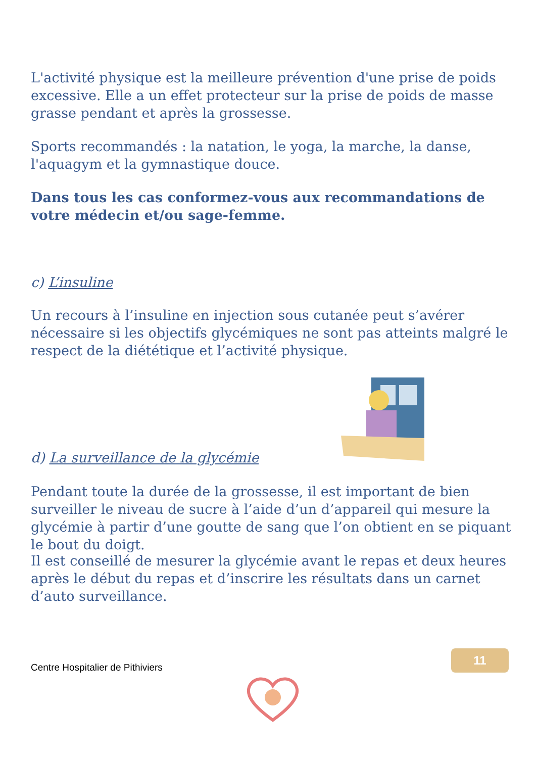L'activité physique est la meilleure prévention d'une prise de poids excessive. Elle a un effet protecteur sur la prise de poids de masse grasse pendant et après la grossesse.
Sports recommandés : la natation, le yoga, la marche, la danse, l'aquagym et la gymnastique douce.
Dans tous les cas conformez-vous aux recommandations de votre médecin et/ou sage-femme.
c) L’insuline
Un recours à l’insuline en injection sous cutanée peut s’avérer nécessaire si les objectifs glycémiques ne sont pas atteints malgré le respect de la diététique et l’activité physique.
d) La surveillance de la glycémie
Pendant toute la durée de la grossesse, il est important de bien surveiller le niveau de sucre à l’aide d’un d’appareil qui mesure la glycémie à partir d’une goutte de sang que l’on obtient en se piquant le bout du doigt.
Il est conseillé de mesurer la glycémie avant le repas et deux heures après le début du repas et d’inscrire les résultats dans un carnet d’auto surveillance.
11
Centre Hospitalier de Pithiviers